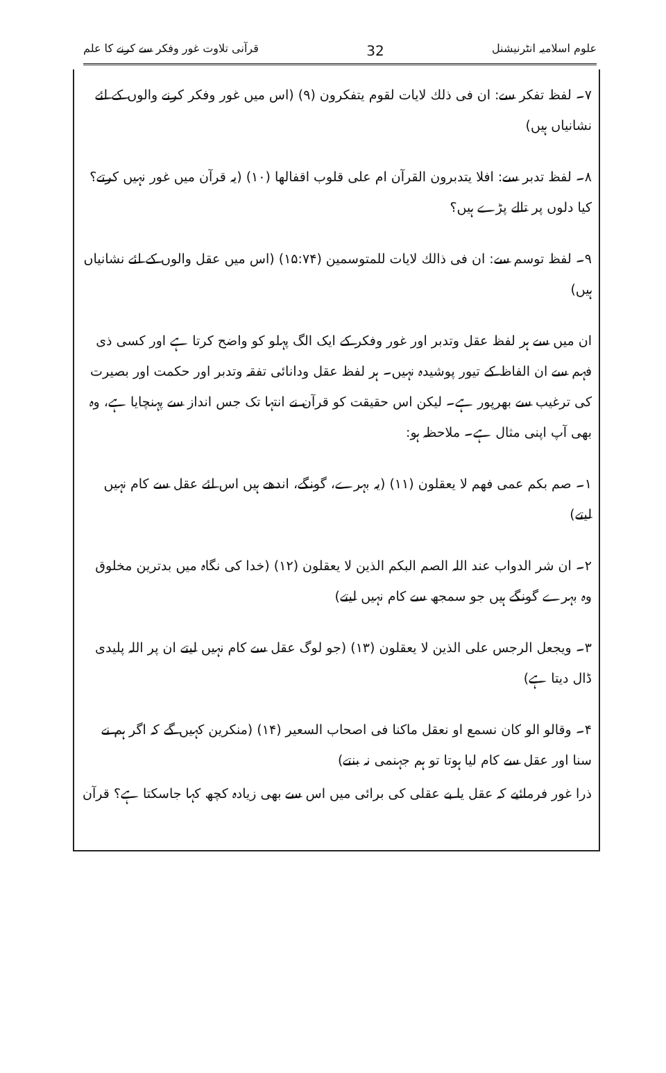علوم اسلامیہ انٹرنیشنل 32 قرآنی تلاوت غور وفکر سے کرنے کا علم
۷۔ لفظ تفکر سے: ان فی ذلك لایات لقوم یتفکرون (۹) (اس میں غور وفکر کرنے والوں کے لئے نشانیاں ہیں)
۸۔ لفظ تدبر سے: افلا یتدبرون القرآن ام علی قلوب اقفالھا (۱۰) (یہ قرآن میں غور نہیں کرتے؟ کیا دلوں پر تالے پڑے ہیں؟
۹۔ لفظ توسم سے: ان فی ذالك لایات للمتوسمین (۱۵:۷۴) (اس میں عقل والوں کے لئے نشانیاں ہیں)
ان میں سے ہر لفظ عقل وتدبر اور غور وفکر کے ایک الگ پہلو کو واضح کرتا ہے اور کسی ذی فہم سے ان الفاظ کے تیور پوشیدہ نہیں۔ ہر لفظ عقل ودانائی تفقہ وتدبر اور حکمت اور بصیرت کی ترغیب سے بھرپور ہے۔ لیکن اس حقیقت کو قرآن نے انتہا تک جس انداز سے پہنچایا ہے، وہ بھی آپ اپنی مثال ہے۔ ملاحظہ ہو:
۱۔ صم بکم عمی فھم لا یعقلون (۱۱) (یہ بہرے، گونگے، اندھے ہیں اس لئے عقل سے کام نہیں لیتے)
۲۔ ان شر الدواب عند اللہ الصم البکم الذین لا یعقلون (۱۲) (خدا کی نگاہ میں بدترین مخلوق وہ بہرے گونگے ہیں جو سمجھ سے کام نہیں لیتے)
۳۔ ویجعل الرجس علی الذین لا یعقلون (۱۳) (جو لوگ عقل سے کام نہیں لیتے ان پر اللہ پلیدی ڈال دیتا ہے)
۴۔ وقالو الو کان نسمع او نعقل ماکنا فی اصحاب السعیر (۱۴) (منکرین کہیں گے کہ اگر ہم نے سنا اور عقل سے کام لیا ہوتا تو ہم جہنمی نہ بنتے)
ذرا غور فرمائیے کہ عقل یا بے عقلی کی برائی میں اس سے بھی زیادہ کچھ کہا جاسکتا ہے؟ قرآن